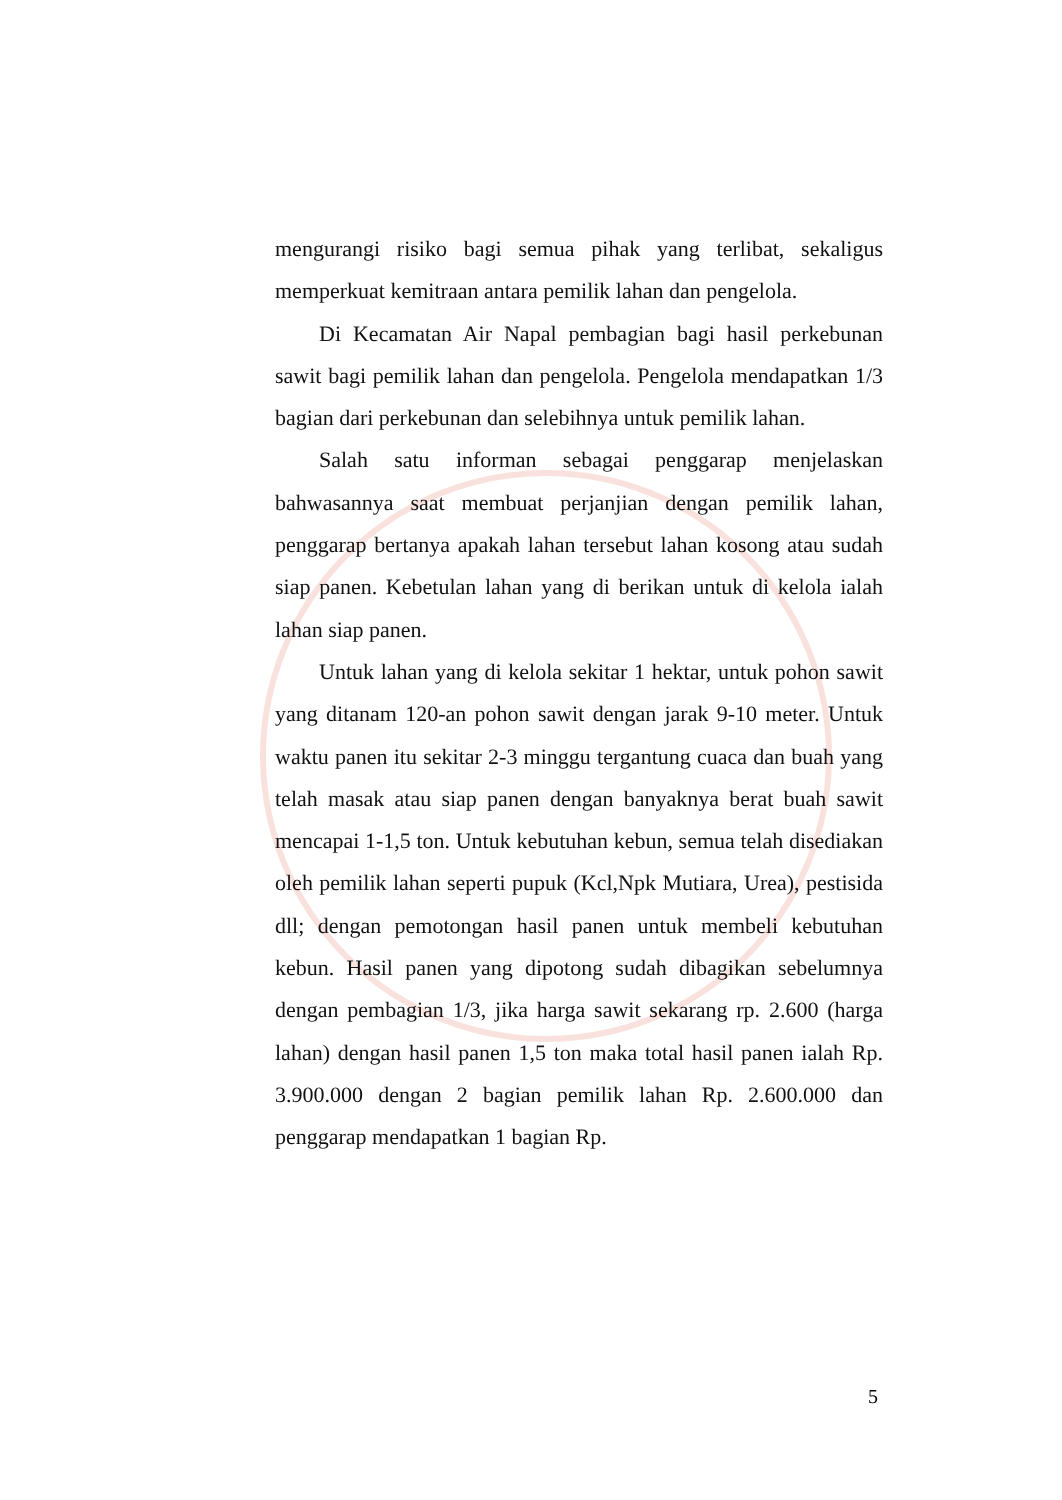mengurangi risiko bagi semua pihak yang terlibat, sekaligus memperkuat kemitraan antara pemilik lahan dan pengelola.
Di Kecamatan Air Napal pembagian bagi hasil perkebunan sawit bagi pemilik lahan dan pengelola. Pengelola mendapatkan 1/3 bagian dari perkebunan dan selebihnya untuk pemilik lahan.
Salah satu informan sebagai penggarap menjelaskan bahwasannya saat membuat perjanjian dengan pemilik lahan, penggarap bertanya apakah lahan tersebut lahan kosong atau sudah siap panen. Kebetulan lahan yang di berikan untuk di kelola ialah lahan siap panen.
Untuk lahan yang di kelola sekitar 1 hektar, untuk pohon sawit yang ditanam 120-an pohon sawit dengan jarak 9-10 meter. Untuk waktu panen itu sekitar 2-3 minggu tergantung cuaca dan buah yang telah masak atau siap panen dengan banyaknya berat buah sawit mencapai 1-1,5 ton. Untuk kebutuhan kebun, semua telah disediakan oleh pemilik lahan seperti pupuk (Kcl,Npk Mutiara, Urea), pestisida dll; dengan pemotongan hasil panen untuk membeli kebutuhan kebun. Hasil panen yang dipotong sudah dibagikan sebelumnya dengan pembagian 1/3, jika harga sawit sekarang rp. 2.600 (harga lahan) dengan hasil panen 1,5 ton maka total hasil panen ialah Rp. 3.900.000 dengan 2 bagian pemilik lahan Rp. 2.600.000 dan penggarap mendapatkan 1 bagian Rp.
5